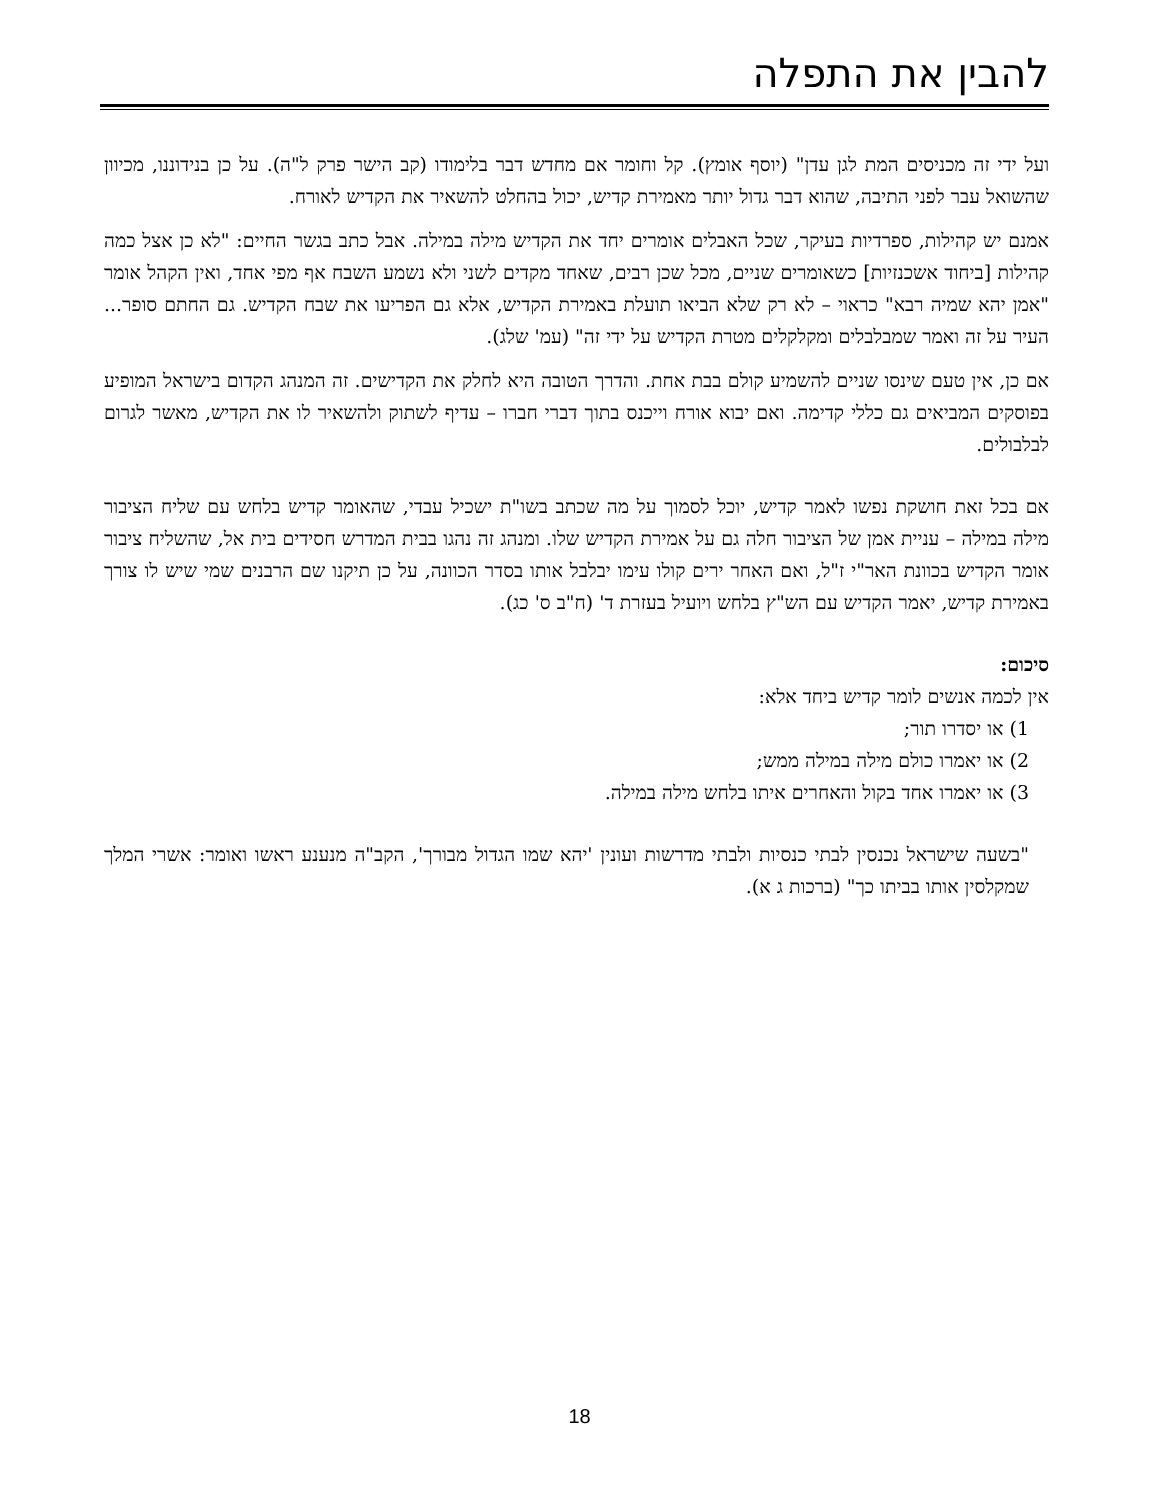להבין את התפלה
ועל ידי זה מכניסים המת לגן עדן" (יוסף אומץ). קל וחומר אם מחדש דבר בלימודו (קב הישר פרק ל"ה). על כן בנידוננו, מכיוון שהשואל עבר לפני התיבה, שהוא דבר גדול יותר מאמירת קדיש, יכול בהחלט להשאיר את הקדיש לאורח.
אמנם יש קהילות, ספרדיות בעיקר, שכל האבלים אומרים יחד את הקדיש מילה במילה. אבל כתב בגשר החיים: "לא כן אצל כמה קהילות [ביחוד אשכנזיות] כשאומרים שניים, מכל שכן רבים, שאחד מקדים לשני ולא נשמע השבח אף מפי אחד, ואין הקהל אומר "אמן יהא שמיה רבא" כראוי – לא רק שלא הביאו תועלת באמירת הקדיש, אלא גם הפריעו את שבח הקדיש. גם החתם סופר... העיר על זה ואמר שמבלבלים ומקלקלים מטרת הקדיש על ידי זה" (עמ' שלג).
אם כן, אין טעם שינסו שניים להשמיע קולם בבת אחת. והדרך הטובה היא לחלק את הקדישים. זה המנהג הקדום בישראל המופיע בפוסקים המביאים גם כללי קדימה. ואם יבוא אורח וייכנס בתוך דברי חברו – עדיף לשתוק ולהשאיר לו את הקדיש, מאשר לגרום לבלבולים.
אם בכל זאת חושקת נפשו לאמר קדיש, יוכל לסמוך על מה שכתב בשו"ת ישכיל עבדי, שהאומר קדיש בלחש עם שליח הציבור מילה במילה – עניית אמן של הציבור חלה גם על אמירת הקדיש שלו. ומנהג זה נהגו בבית המדרש חסידים בית אל, שהשליח ציבור אומר הקדיש בכוונת האר"י ז"ל, ואם האחר ירים קולו עימו יבלבל אותו בסדר הכוונה, על כן תיקנו שם הרבנים שמי שיש לו צורך באמירת קדיש, יאמר הקדיש עם הש"ץ בלחש ויועיל בעזרת ד' (ח"ב ס' כג).
סיכום:
אין לכמה אנשים לומר קדיש ביחד אלא:
1) או יסדרו תור;
2) או יאמרו כולם מילה במילה ממש;
3) או יאמרו אחד בקול והאחרים איתו בלחש מילה במילה.
"בשעה שישראל נכנסין לבתי כנסיות ולבתי מדרשות ועונין 'יהא שמו הגדול מבורך', הקב"ה מנענע ראשו ואומר: אשרי המלך שמקלסין אותו בביתו כך" (ברכות ג א).
18